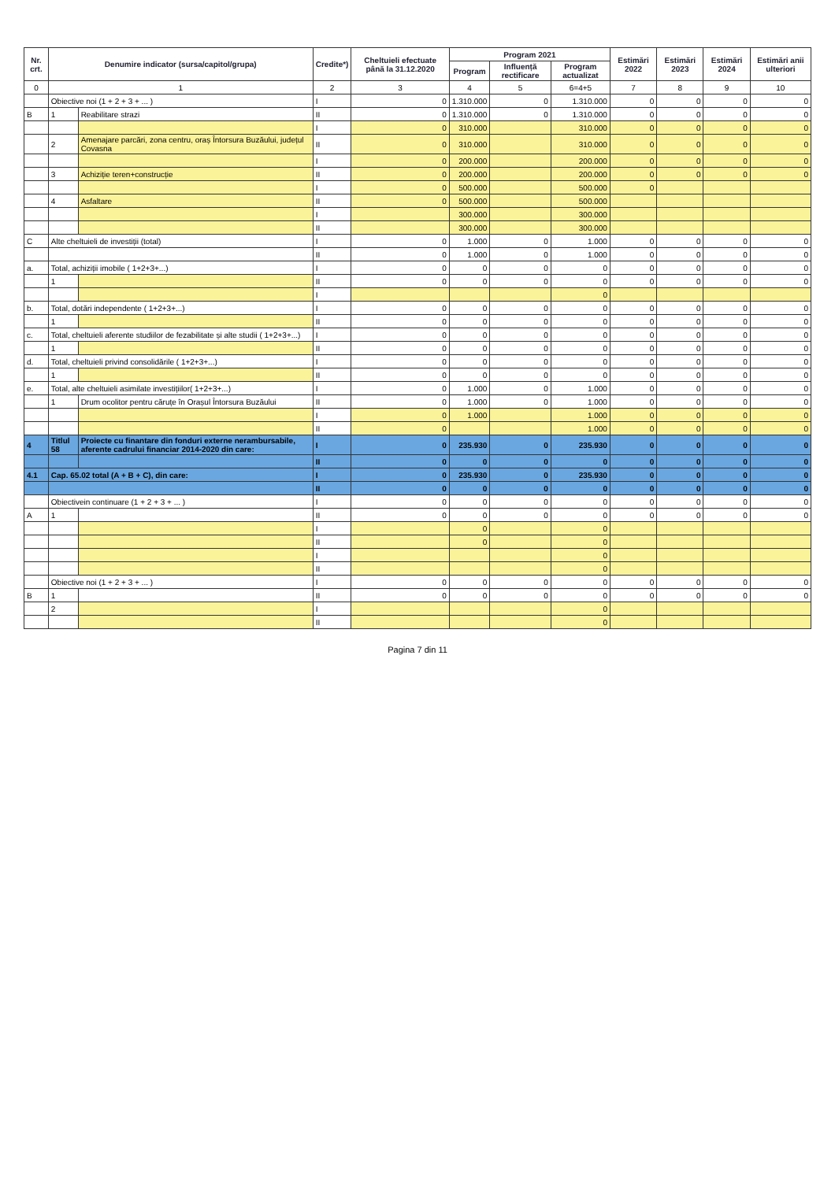| Nr. crt. | Denumire indicator (sursa/capitol/grupa) | | Credite*) | Cheltuieli efectuate până la 31.12.2020 | Program 2021 | | | Estimări 2022 | Estimări 2023 | Estimări 2024 | Estimări anii ulteriori |
| --- | --- | --- | --- | --- | --- | --- | --- | --- | --- | --- | --- |
| | | | | | Program | Influență rectificare | Program actualizat | | | | |
| 0 | 1 | | 2 | 3 | 4 | 5 | 6=4+5 | 7 | 8 | 9 | 10 |
| | Obiective noi (1 + 2 + 3 + ... ) | | I | 0 | 1.310.000 | 0 | 1.310.000 | 0 | 0 | 0 | 0 |
| B | 1 | Reabilitare strazi | II | 0 | 1.310.000 | 0 | 1.310.000 | 0 | 0 | 0 | 0 |
| | | | I | 0 | 310.000 | | 310.000 | 0 | 0 | 0 | 0 |
| | 2 | Amenajare parcări, zona centru, oraș Întorsura Buzăului, județul Covasna | II | 0 | 310.000 | | 310.000 | 0 | 0 | 0 | 0 |
| | | | I | 0 | 200.000 | | 200.000 | 0 | 0 | 0 | 0 |
| | 3 | Achiziție teren+construcție | II | 0 | 200.000 | | 200.000 | 0 | 0 | 0 | 0 |
| | | | I | 0 | 500.000 | | 500.000 | 0 | | | |
| | 4 | Asfaltare | II | 0 | 500.000 | | 500.000 | | | | |
| | | | I | | 300.000 | | 300.000 | | | | |
| | | | II | | 300.000 | | 300.000 | | | | |
| C | Alte cheltuieli de investiții (total) | | I | 0 | 1.000 | 0 | 1.000 | 0 | 0 | 0 | 0 |
| | | | II | 0 | 1.000 | 0 | 1.000 | 0 | 0 | 0 | 0 |
| a. | Total, achiziții imobile ( 1+2+3+...) | | I | 0 | 0 | 0 | 0 | 0 | 0 | 0 | 0 |
| | 1 | | II | 0 | 0 | 0 | 0 | 0 | 0 | 0 | 0 |
| | | | I | | | | 0 | | | | |
| b. | Total, dotări independente ( 1+2+3+...) | | I | 0 | 0 | 0 | 0 | 0 | 0 | 0 | 0 |
| | 1 | | II | 0 | 0 | 0 | 0 | 0 | 0 | 0 | 0 |
| c. | Total, cheltuieli aferente studiilor de fezabilitate și alte studii ( 1+2+3+...) | | I | 0 | 0 | 0 | 0 | 0 | 0 | 0 | 0 |
| | 1 | | II | 0 | 0 | 0 | 0 | 0 | 0 | 0 | 0 |
| d. | Total, cheltuieli privind consolidările ( 1+2+3+...) | | I | 0 | 0 | 0 | 0 | 0 | 0 | 0 | 0 |
| | 1 | | II | 0 | 0 | 0 | 0 | 0 | 0 | 0 | 0 |
| e. | Total, alte cheltuieli asimilate investițiilor( 1+2+3+...) | | I | 0 | 1.000 | 0 | 1.000 | 0 | 0 | 0 | 0 |
| | 1 | Drum ocolitor pentru căruțe în Orașul Întorsura Buzăului | II | 0 | 1.000 | 0 | 1.000 | 0 | 0 | 0 | 0 |
| | | | I | 0 | 1.000 | | 1.000 | 0 | 0 | 0 | 0 |
| | | | II | 0 | | | 1.000 | 0 | 0 | 0 | 0 |
| 4 | Titlul 58 | Proiecte cu finantare din fonduri externe nerambursabile, aferente cadrului financiar 2014-2020 din care: | I | 0 | 235.930 | 0 | 235.930 | 0 | 0 | 0 | 0 |
| | | | II | 0 | 0 | 0 | 0 | 0 | 0 | 0 | 0 |
| 4.1 | Cap. 65.02 total (A + B + C), din care: | | I | 0 | 235.930 | 0 | 235.930 | 0 | 0 | 0 | 0 |
| | | | II | 0 | 0 | 0 | 0 | 0 | 0 | 0 | 0 |
| | Obiectivein continuare (1 + 2 + 3 + ... ) | | I | 0 | 0 | 0 | 0 | 0 | 0 | 0 | 0 |
| A | 1 | | II | 0 | 0 | 0 | 0 | 0 | 0 | 0 | 0 |
| | | | I | | 0 | | 0 | | | | |
| | | | II | | 0 | | 0 | | | | |
| | | | I | | | | 0 | | | | |
| | | | II | | | | 0 | | | | |
| | Obiective noi (1 + 2 + 3 + ... ) | | I | 0 | 0 | 0 | 0 | 0 | 0 | 0 | 0 |
| B | 1 | | II | 0 | 0 | 0 | 0 | 0 | 0 | 0 | 0 |
| | 2 | | I | | | | 0 | | | | |
| | | | II | | | | 0 | | | | |
Pagina 7 din 11